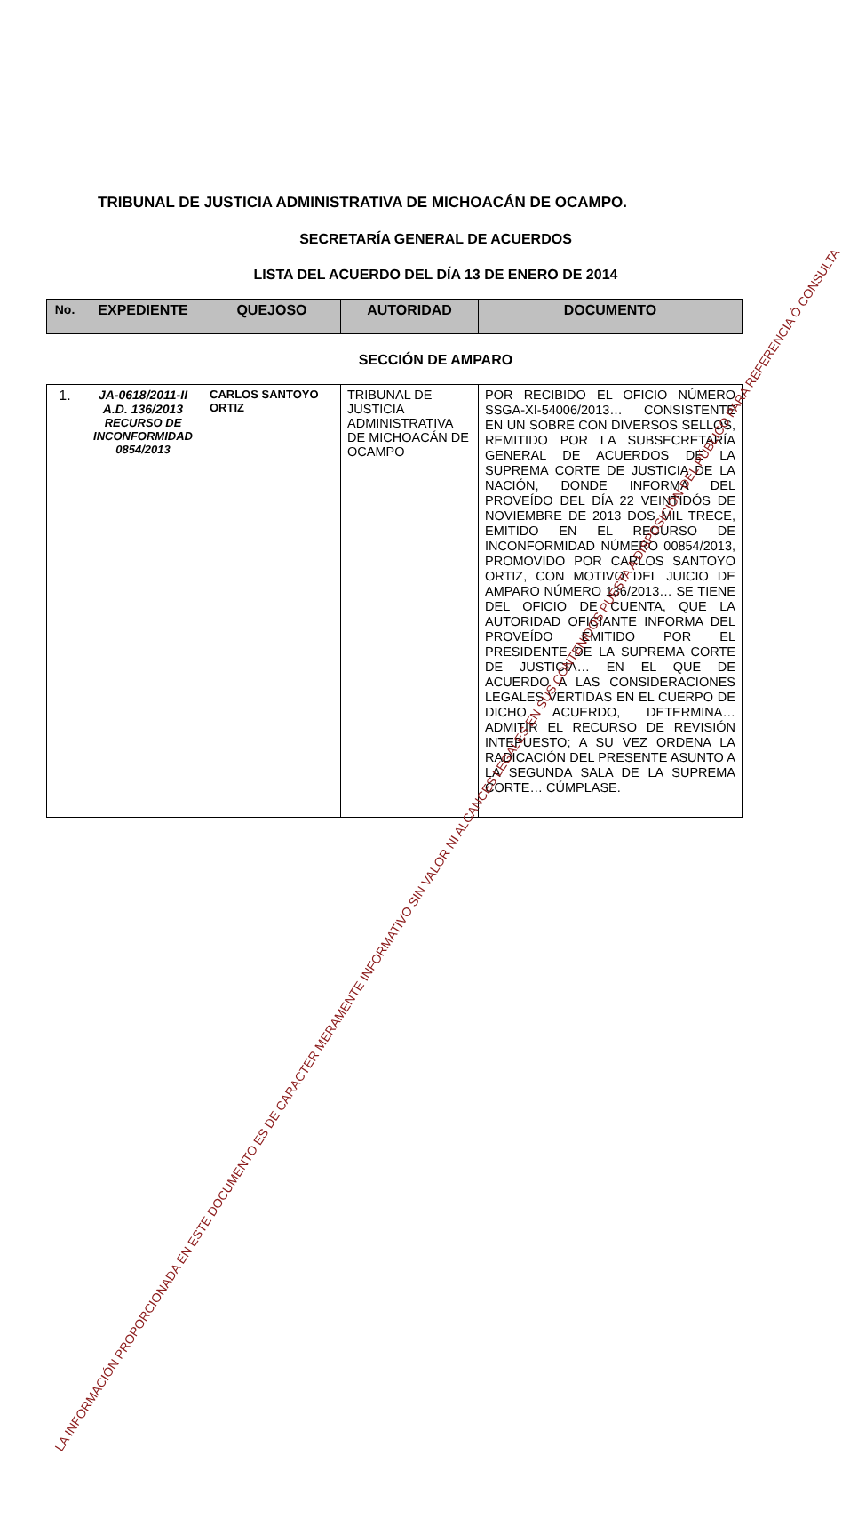TRIBUNAL DE JUSTICIA ADMINISTRATIVA DE MICHOACÁN DE OCAMPO.
SECRETARÍA GENERAL DE ACUERDOS
LISTA DEL ACUERDO DEL DÍA 13 DE ENERO DE 2014
| No. | EXPEDIENTE | QUEJOSO | AUTORIDAD | DOCUMENTO |
| --- | --- | --- | --- | --- |
SECCIÓN DE AMPARO
| 1. | JA-0618/2011-II A.D. 136/2013 RECURSO DE INCONFORMIDAD 0854/2013 | CARLOS SANTOYO ORTIZ | TRIBUNAL DE JUSTICIA ADMINISTRATIVA DE MICHOACÁN DE OCAMPO | POR RECIBIDO EL OFICIO NÚMERO SSGA-XI-54006/2013… CONSISTENTE EN UN SOBRE CON DIVERSOS SELLOS, REMITIDO POR LA SUBSECRETARÍA GENERAL DE ACUERDOS DE LA SUPREMA CORTE DE JUSTICIA DE LA NACIÓN, DONDE INFORMA DEL PROVEÍDO DEL DÍA 22 VEINTIDÓS DE NOVIEMBRE DE 2013 DOS MIL TRECE, EMITIDO EN EL RECURSO DE INCONFORMIDAD NÚMERO 00854/2013, PROMOVIDO POR CARLOS SANTOYO ORTIZ, CON MOTIVO DEL JUICIO DE AMPARO NÚMERO 136/2013… SE TIENE DEL OFICIO DE CUENTA, QUE LA AUTORIDAD OFICIANTE INFORMA DEL PROVEÍDO EMITIDO POR EL PRESIDENTE DE LA SUPREMA CORTE DE JUSTICIA… EN EL QUE DE ACUERDO A LAS CONSIDERACIONES LEGALES VERTIDAS EN EL CUERPO DE DICHO ACUERDO, DETERMINA… ADMITIR EL RECURSO DE REVISIÓN INTEPUESTO; A SU VEZ ORDENA LA RADICACIÓN DEL PRESENTE ASUNTO A LA SEGUNDA SALA DE LA SUPREMA CORTE… CÚMPLASE. |
LA INFORMACIÓN PROPORCIONADA EN ESTE DOCUMENTO ES DE CARACTER MERAMENTE INFORMATIVO SIN VALOR NI ALCANCES LEGALES EN SUS CONTENIDOS PUESTA A DISPOSICIÓN DEL PÚBLICO PARA REFERENCIA Ó CONSULTA